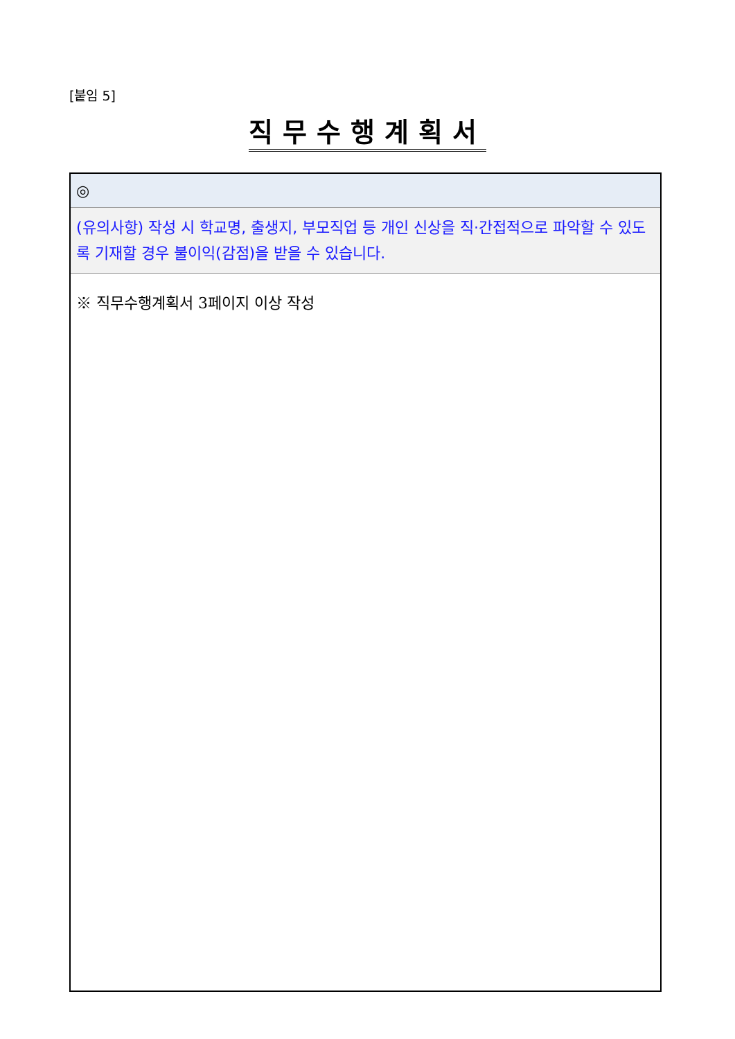[붙임 5]
직무수행계획서
| ◎ |
| (유의사항) 작성 시 학교명, 출생지, 부모직업 등 개인 신상을 직·간접적으로 파악할 수 있도록 기재할 경우 불이익(감점)을 받을 수 있습니다. |
| ※ 직무수행계획서 3페이지 이상 작성 |